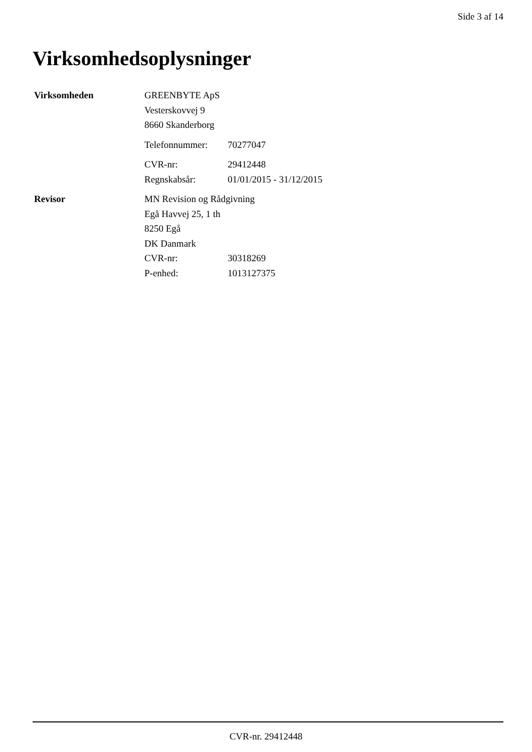Side 3 af 14
Virksomhedsoplysninger
Virksomheden GREENBYTE ApS
Vesterskovvej 9
8660 Skanderborg
Telefonnummer: 70277047
CVR-nr: 29412448
Regnskabsår: 01/01/2015 - 31/12/2015
Revisor MN Revision og Rådgivning
Egå Havvej 25, 1 th
8250 Egå
DK Danmark
CVR-nr: 30318269
P-enhed: 1013127375
CVR-nr. 29412448